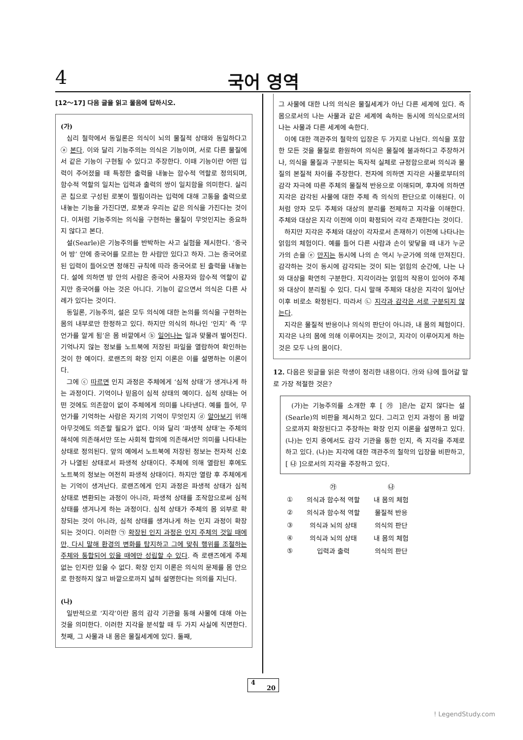4 국어 영역
[12～17] 다음 글을 읽고 물음에 답하시오.
(가)
심리 철학에서 동일론은 의식이 뇌의 물질적 상태와 동일하다고 ⓐ 본다. 이와 달리 기능주의는 의식은 기능이며, 서로 다른 물질에서 같은 기능이 구현될 수 있다고 주장한다. 이때 기능이란 어떤 입력이 주어졌을 때 특정한 출력을 내놓는 함수적 역할로 정의되며, 함수적 역할의 일치는 입력과 출력의 쌍이 일치함을 의미한다. 실리콘 칩으로 구성된 로봇이 찔림이라는 입력에 대해 고통을 출력으로 내놓는 기능을 가진다면, 로봇과 우리는 같은 의식을 가진다는 것이다. 이처럼 기능주의는 의식을 구현하는 물질이 무엇인지는 중요하지 않다고 본다.
설(Searle)은 기능주의를 반박하는 사고 실험을 제시한다. ‘중국어 방’ 안에 중국어를 모르는 한 사람만 있다고 하자. 그는 중국어로 된 입력이 들어오면 정해진 규칙에 따라 중국어로 된 출력을 내놓는다. 설에 의하면 방 안의 사람은 중국어 사용자와 함수적 역할이 같지만 중국어를 아는 것은 아니다. 기능이 같으면서 의식은 다른 사례가 있다는 것이다.
동일론, 기능주의, 설은 모두 의식에 대한 논의를 의식을 구현하는 몸의 내부로만 한정하고 있다. 하지만 의식의 하나인 ‘인지’ 즉 ‘무언가를 알게 됨’은 몸 바깥에서 ⓑ 일어나는 일과 맞물려 벌어진다. 기억나지 않는 정보를 노트북에 저장된 파일을 열람하여 확인하는 것이 한 예이다. 로랜즈의 확장 인지 이론은 이를 설명하는 이론이다.
그에 ⓒ 따르면 인지 과정은 주체에게 ‘심적 상태’가 생겨나게 하는 과정이다. 기억이나 믿음이 심적 상태의 예이다. 심적 상태는 어떤 것에도 의존함이 없이 주체에게 의미를 나타낸다. 예를 들어, 무언가를 기억하는 사람은 자기의 기억이 무엇인지 ⓓ 알아보기 위해 아무것에도 의존할 필요가 없다. 이와 달리 ‘파생적 상태’는 주체의 해석에 의존해서만 또는 사회적 합의에 의존해서만 의미를 나타내는 상태로 정의된다. 앞의 예에서 노트북에 저장된 정보는 전자적 신호가 나열된 상태로서 파생적 상태이다. 주체에 의해 열람된 후에도 노트북의 정보는 여전히 파생적 상태이다. 하지만 열람 후 주체에게는 기억이 생겨난다. 로랜즈에게 인지 과정은 파생적 상태가 심적 상태로 변환되는 과정이 아니라, 파생적 상태를 조작함으로써 심적 상태를 생겨나게 하는 과정이다. 심적 상태가 주체의 몸 외부로 확장되는 것이 아니라, 심적 상태를 생겨나게 하는 인지 과정이 확장되는 것이다. 이러한 ㉠ 확장된 인지 과정은 인지 주체의 것일 때에만, 다시 말해 환경의 변화를 탐지하고 그에 맞춰 행위를 조절하는 주체와 통합되어 있을 때에만 성립할 수 있다. 즉 로랜즈에게 주체 없는 인지란 있을 수 없다. 확장 인지 이론은 의식의 문제를 몸 안으로 한정하지 않고 바깥으로까지 넓혀 설명한다는 의의를 지닌다.
(나)
일반적으로 ‘지각’이란 몸의 감각 기관을 통해 사물에 대해 아는 것을 의미한다. 이러한 지각을 분석할 때 두 가지 사실에 직면한다. 첫째, 그 사물과 내 몸은 물질세계에 있다. 둘째,
그 사물에 대한 나의 의식은 물질세계가 아닌 다른 세계에 있다. 즉 몸으로서의 나는 사물과 같은 세계에 속하는 동시에 의식으로서의 나는 사물과 다른 세계에 속한다.
이에 대한 객관주의 철학의 입장은 두 가지로 나뉜다. 의식을 포함한 모든 것을 물질로 환원하여 의식은 물질에 불과하다고 주장하거나, 의식을 물질과 구분되는 독자적 실체로 규정함으로써 의식과 물질의 본질적 차이를 주장한다. 전자에 의하면 지각은 사물로부터의 감각 자극에 따른 주체의 물질적 반응으로 이해되며, 후자에 의하면 지각은 감각된 사물에 대한 주체 즉 의식의 판단으로 이해된다. 이처럼 양자 모두 주체와 대상의 분리를 전제하고 지각을 이해한다. 주체와 대상은 지각 이전에 이미 확정되어 각각 존재한다는 것이다.
하지만 지각은 주체와 대상이 각자로서 존재하기 이전에 나타나는 얽힘의 체험이다. 예를 들어 다른 사람과 손이 맞닿을 때 내가 누군가의 손을 ⓔ 만지는 동시에 나의 손 역시 누군가에 의해 만져진다. 감각하는 것이 동시에 감각되는 것이 되는 얽힘의 순간에, 나는 나와 대상을 확연히 구분한다. 지각이라는 얽힘의 작용이 있어야 주체와 대상이 분리될 수 있다. 다시 말해 주체와 대상은 지각이 일어난 이후 비로소 확정된다. 따라서 ㉡ 지각과 감각은 서로 구분되지 않는다.
지각은 물질적 반응이나 의식의 판단이 아니라, 내 몸의 체험이다. 지각은 나의 몸에 의해 이루어지는 것이고, 지각이 이루어지게 하는 것은 모두 나의 몸이다.
12. 다음은 윗글을 읽은 학생이 정리한 내용이다. ㉮와 ㉯에 들어갈 말로 가장 적절한 것은?
(가)는 기능주의를 소개한 후 [ ㉮ ]은/는 같지 않다는 설(Searle)의 비판을 제시하고 있다. 그리고 인지 과정이 몸 바깥으로까지 확장된다고 주장하는 확장 인지 이론을 설명하고 있다. (나)는 인지 중에서도 감각 기관을 통한 인지, 즉 지각을 주제로 하고 있다. (나)는 지각에 대한 객관주의 철학의 입장을 비판하고, [ ㉯ ]으로서의 지각을 주장하고 있다.
| | ㉮ | ㉯ |
| --- | --- | --- |
| ① | 의식과 함수적 역할 | 내 몸의 체험 |
| ② | 의식과 함수적 역할 | 물질적 반응 |
| ③ | 의식과 뇌의 상태 | 의식의 판단 |
| ④ | 의식과 뇌의 상태 | 내 몸의 체험 |
| ⑤ | 입력과 출력 | 의식의 판단 |
4
20
! LegendStudy.com